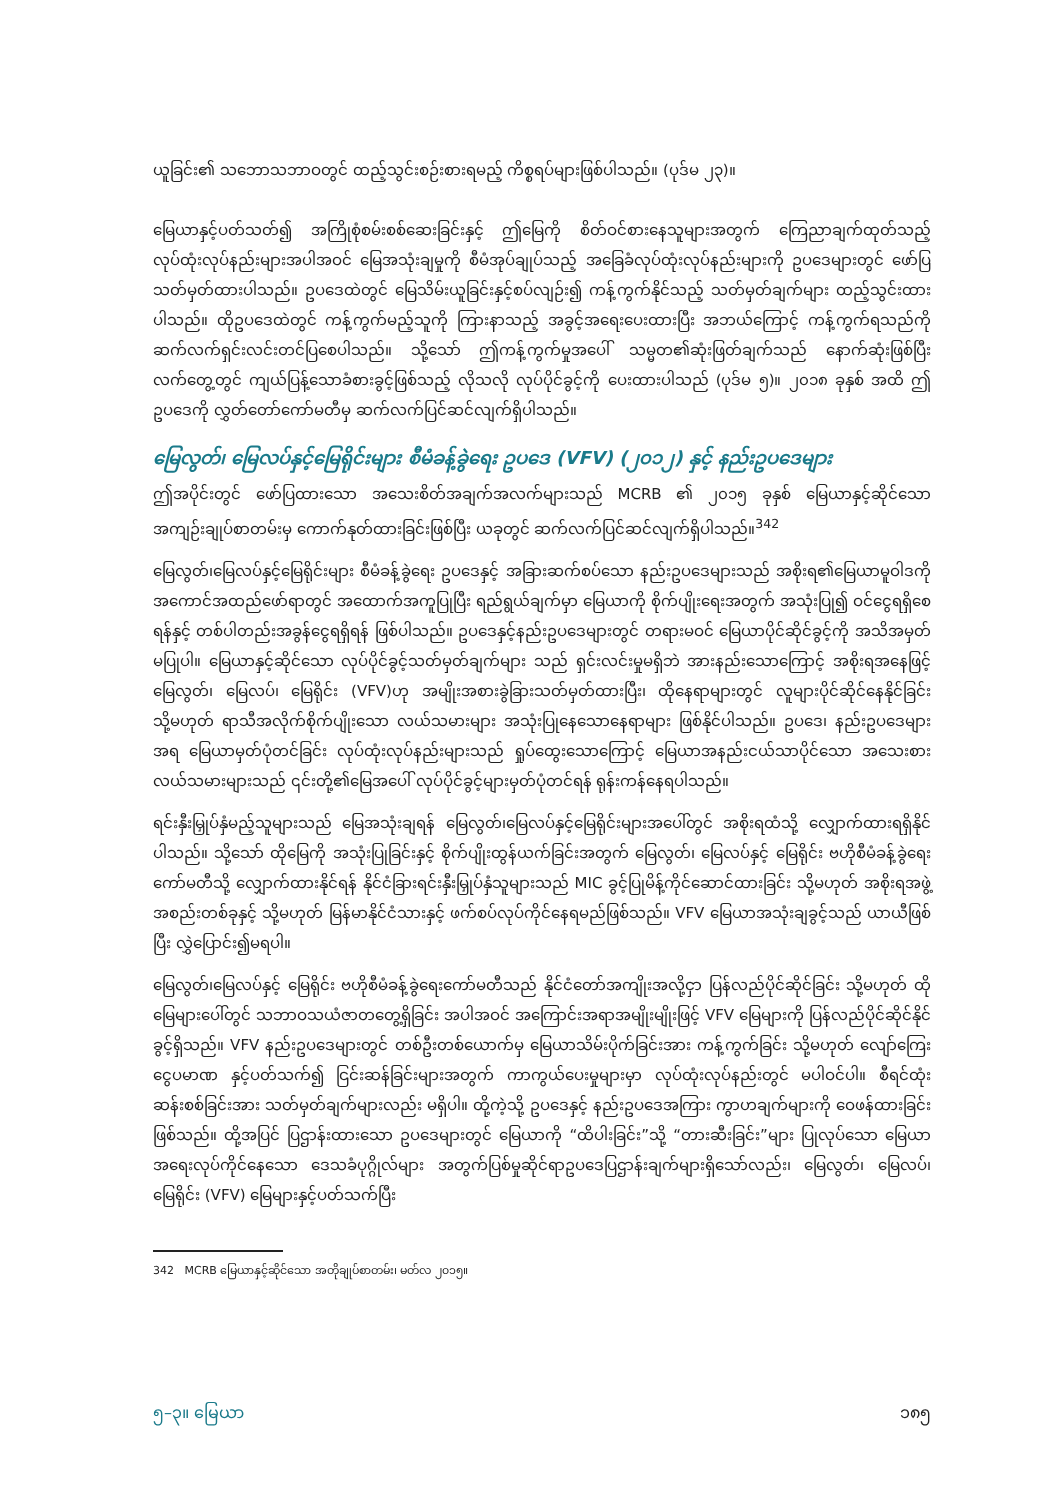ယူခြင်း၏ သဘောသဘာဝတွင် ထည့်သွင်းစဉ်းစားရမည့် ကိစ္စရပ်များဖြစ်ပါသည်။ (ပုဒ်မ ၂၃)။
မြေယာနှင့်ပတ်သတ်၍ အကြိုစုံစမ်းစစ်ဆေးခြင်းနှင့် ဤမြေကို စိတ်ဝင်စားနေသူများအတွက် ကြေညာချက်ထုတ်သည့် လုပ်ထုံးလုပ်နည်းများအပါအဝင် မြေအသုံးချမှုကို စီမံအုပ်ချုပ်သည့် အခြေခံလုပ်ထုံးလုပ်နည်းများကို ဥပဒေများတွင် ဖော်ပြသတ်မှတ်ထားပါသည်။ ဥပဒေထဲတွင် မြေသိမ်းယူခြင်းနှင့်စပ်လျဉ်း၍ ကန့်ကွက်နိုင်သည့် သတ်မှတ်ချက်များ ထည့်သွင်းထားပါသည်။ ထိုဥပဒေထဲတွင် ကန့်ကွက်မည့်သူကို ကြားနာသည့် အခွင့်အရေးပေးထားပြီး အဘယ်ကြောင့် ကန့်ကွက်ရသည်ကို ဆက်လက်ရှင်းလင်းတင်ပြစေပါသည်။ သို့သော် ဤကန့်ကွက်မှုအပေါ် သမ္မတ၏ဆုံးဖြတ်ချက်သည် နောက်ဆုံးဖြစ်ပြီး လက်တွေ့တွင် ကျယ်ပြန့်သောခံစားခွင့်ဖြစ်သည့် လိုသလို လုပ်ပိုင်ခွင့်ကို ပေးထားပါသည် (ပုဒ်မ ၅)။ ၂၀၁၈ ခုနှစ် အထိ ဤဥပဒေကို လွှတ်တော်ကော်မတီမှ ဆက်လက်ပြင်ဆင်လျက်ရှိပါသည်။
မြေလွတ်၊ မြေလပ်နှင့်မြေရိုင်းများ စီမံခန့်ခွဲရေး ဥပဒေ (VFV) (၂၀၁၂) နှင့် နည်းဥပဒေများ
ဤအပိုင်းတွင် ဖော်ပြထားသော အသေးစိတ်အချက်အလက်များသည် MCRB ၏ ၂၀၁၅ ခုနှစ် မြေယာနှင့်ဆိုင်သော အကျဉ်းချုပ်စာတမ်းမှ ကောက်နုတ်ထားခြင်းဖြစ်ပြီး ယခုတွင် ဆက်လက်ပြင်ဆင်လျက်ရှိပါသည်။<sup>342</sup>
မြေလွတ်၊မြေလပ်နှင့်မြေရိုင်းများ စီမံခန့်ခွဲရေး ဥပဒေနှင့် အခြားဆက်စပ်သော နည်းဥပဒေများသည် အစိုးရ၏မြေယာမူဝါဒကို အကောင်အထည်ဖော်ရာတွင် အထောက်အကူပြုပြီး ရည်ရွယ်ချက်မှာ မြေယာကို စိုက်ပျိုးရေးအတွက် အသုံးပြု၍ ဝင်ငွေရရှိစေရန်နှင့် တစ်ပါတည်းအခွန်ငွေရရှိရန် ဖြစ်ပါသည်။ ဥပဒေနှင့်နည်းဥပဒေများတွင် တရားမဝင် မြေယာပိုင်ဆိုင်ခွင့်ကို အသိအမှတ်မပြုပါ။ မြေယာနှင့်ဆိုင်သော လုပ်ပိုင်ခွင့်သတ်မှတ်ချက်များ သည် ရှင်းလင်းမှုမရှိဘဲ အားနည်းသောကြောင့် အစိုးရအနေဖြင့် မြေလွတ်၊ မြေလပ်၊ မြေရိုင်း (VFV)ဟု အမျိုးအစားခွဲခြားသတ်မှတ်ထားပြီး၊ ထိုနေရာများတွင် လူများပိုင်ဆိုင်နေနိုင်ခြင်း သို့မဟုတ် ရာသီအလိုက်စိုက်ပျိုးသော လယ်သမားများ အသုံးပြုနေသောနေရာများ ဖြစ်နိုင်ပါသည်။ ဥပဒေ၊ နည်းဥပဒေများအရ မြေယာမှတ်ပုံတင်ခြင်း လုပ်ထုံးလုပ်နည်းများသည် ရှုပ်ထွေးသောကြောင့် မြေယာအနည်းငယ်သာပိုင်သော အသေးစားလယ်သမားများသည် ၎င်းတို့၏မြေအပေါ် လုပ်ပိုင်ခွင့်များမှတ်ပုံတင်ရန် ရုန်းကန်နေရပါသည်။
ရင်းနှီးမြှုပ်နှံမည့်သူများသည် မြေအသုံးချရန် မြေလွတ်၊မြေလပ်နှင့်မြေရိုင်းများအပေါ်တွင် အစိုးရထံသို့ လျှောက်ထားရရှိနိုင်ပါသည်။ သို့သော် ထိုမြေကို အသုံးပြုခြင်းနှင့် စိုက်ပျိုးထွန်ယက်ခြင်းအတွက် မြေလွတ်၊ မြေလပ်နှင့် မြေရိုင်း ဗဟိုစီမံခန့်ခွဲရေးကော်မတီသို့ လျှောက်ထားနိုင်ရန် နိုင်ငံခြားရင်းနှီးမြှုပ်နှံသူများသည် MIC ခွင့်ပြုမိန့်ကိုင်ဆောင်ထားခြင်း သို့မဟုတ် အစိုးရအဖွဲ့အစည်းတစ်ခုနှင့် သို့မဟုတ် မြန်မာနိုင်ငံသားနှင့် ဖက်စပ်လုပ်ကိုင်နေရမည်ဖြစ်သည်။ VFV မြေယာအသုံးချခွင့်သည် ယာယီဖြစ်ပြီး လွှဲပြောင်း၍မရပါ။
မြေလွတ်၊မြေလပ်နှင့် မြေရိုင်း ဗဟိုစီမံခန့်ခွဲရေးကော်မတီသည် နိုင်ငံတော်အကျိုးအလို့ငှာ ပြန်လည်ပိုင်ဆိုင်ခြင်း သို့မဟုတ် ထိုမြေများပေါ်တွင် သဘာဝသယံဇာတတွေ့ရှိခြင်း အပါအဝင် အကြောင်းအရာအမျိုးမျိုးဖြင့် VFV မြေများကို ပြန်လည်ပိုင်ဆိုင်နိုင်ခွင့်ရှိသည်။ VFV နည်းဥပဒေများတွင် တစ်ဦးတစ်ယောက်မှ မြေယာသိမ်းပိုက်ခြင်းအား ကန့်ကွက်ခြင်း သို့မဟုတ် လျော်ကြေးငွေပမာဏ နှင့်ပတ်သက်၍ ငြင်းဆန်ခြင်းများအတွက် ကာကွယ်ပေးမှုများမှာ လုပ်ထုံးလုပ်နည်းတွင် မပါဝင်ပါ။ စီရင်ထုံးဆန်းစစ်ခြင်းအား သတ်မှတ်ချက်များလည်း မရှိပါ။ ထို့ကဲ့သို့ ဥပဒေနှင့် နည်းဥပဒေအကြား ကွာဟချက်များကို ဝေဖန်ထားခြင်းဖြစ်သည်။ ထို့အပြင် ပြဌာန်းထားသော ဥပဒေများတွင် မြေယာကို “ထိပါးခြင်း”သို့ “တားဆီးခြင်း”များ ပြုလုပ်သော မြေယာအရေးလုပ်ကိုင်နေသော ဒေသခံပုဂ္ဂိုလ်များ အတွက်ပြစ်မှုဆိုင်ရာဥပဒေပြဌာန်းချက်များရှိသော်လည်း၊ မြေလွတ်၊ မြေလပ်၊ မြေရိုင်း (VFV) မြေများနှင့်ပတ်သက်ပြီး
342 MCRB မြေယာနှင့်ဆိုင်သော အတိုချုပ်စာတမ်း၊ မတ်လ ၂၀၁၅။
၅–၃။ မြေယာ ၁၈၅